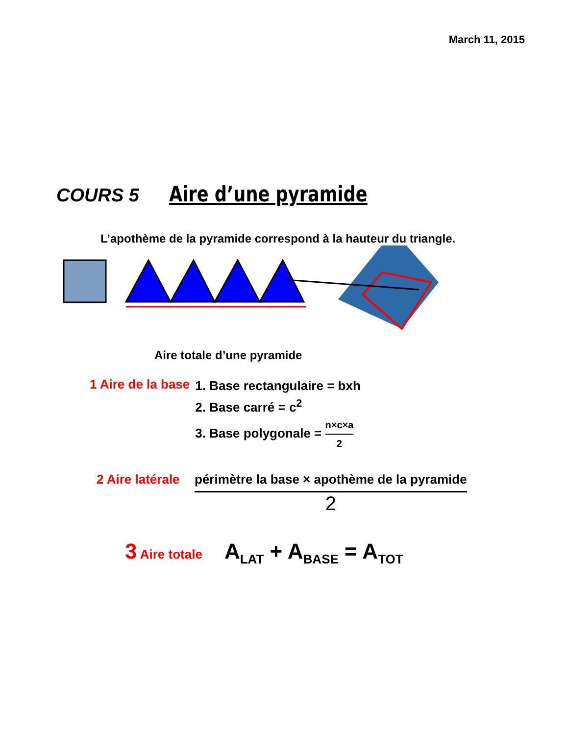March 11, 2015
COURS 5
Aire d’une pyramide
L’apothème de la pyramide correspond à la hauteur du triangle.
Aire totale d’une pyramide
1 Aire de la base
1. Base rectangulaire = bxh
2. Base carré = c<sup>2</sup>
3. Base polygonale = n×c×a 2
2 Aire latérale
périmètre la base × apothème de la pyramide 2
3 Aire totale
A<sub>LAT</sub> + A<sub>BASE</sub> = A<sub>TOT</sub>